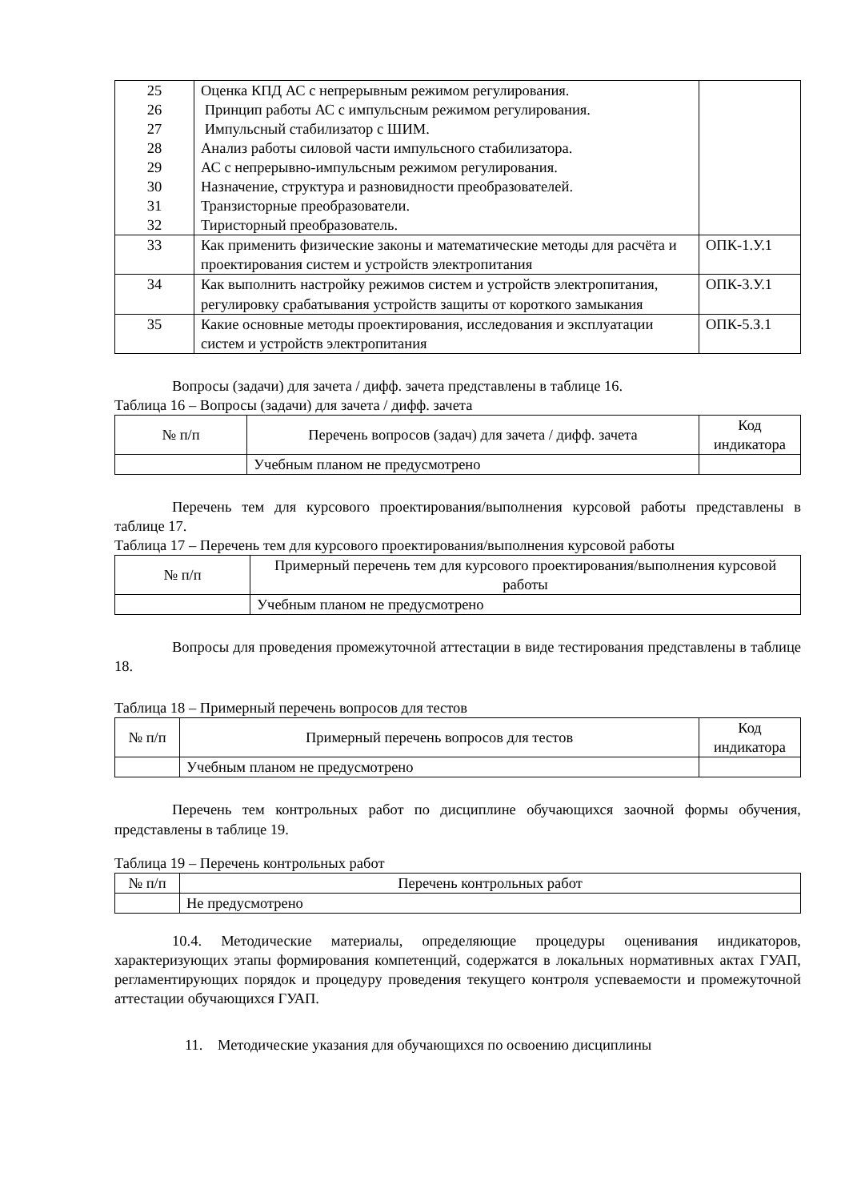| 25 26 27 28 29 30 31 32 | Оценка КПД АС с непрерывным режимом регулирования. Принцип работы АС с импульсным режимом регулирования. Импульсный стабилизатор с ШИМ. Анализ работы силовой части импульсного стабилизатора. АС с непрерывно-импульсным режимом регулирования. Назначение, структура и разновидности преобразователей. Транзисторные преобразователи. Тиристорный преобразователь. | |
| 33 | Как применить физические законы и математические методы для расчёта и проектирования систем и устройств электропитания | ОПК-1.У.1 |
| 34 | Как выполнить настройку режимов систем и устройств электропитания, регулировку срабатывания устройств защиты от короткого замыкания | ОПК-3.У.1 |
| 35 | Какие основные методы проектирования, исследования и эксплуатации систем и устройств электропитания | ОПК-5.З.1 |
Вопросы (задачи) для зачета / дифф. зачета представлены в таблице 16.
Таблица 16 – Вопросы (задачи) для зачета / дифф. зачета
| № п/п | Перечень вопросов (задач) для зачета / дифф. зачета | Код индикатора |
| --- | --- | --- |
| | Учебным планом не предусмотрено | |
Перечень тем для курсового проектирования/выполнения курсовой работы представлены в таблице 17.
Таблица 17 – Перечень тем для курсового проектирования/выполнения курсовой работы
| № п/п | Примерный перечень тем для курсового проектирования/выполнения курсовой работы |
| --- | --- |
| | Учебным планом не предусмотрено |
Вопросы для проведения промежуточной аттестации в виде тестирования представлены в таблице 18.
Таблица 18 – Примерный перечень вопросов для тестов
| № п/п | Примерный перечень вопросов для тестов | Код индикатора |
| --- | --- | --- |
| | Учебным планом не предусмотрено | |
Перечень тем контрольных работ по дисциплине обучающихся заочной формы обучения, представлены в таблице 19.
Таблица 19 – Перечень контрольных работ
| № п/п | Перечень контрольных работ |
| --- | --- |
| | Не предусмотрено |
10.4. Методические материалы, определяющие процедуры оценивания индикаторов, характеризующих этапы формирования компетенций, содержатся в локальных нормативных актах ГУАП, регламентирующих порядок и процедуру проведения текущего контроля успеваемости и промежуточной аттестации обучающихся ГУАП.
11. Методические указания для обучающихся по освоению дисциплины